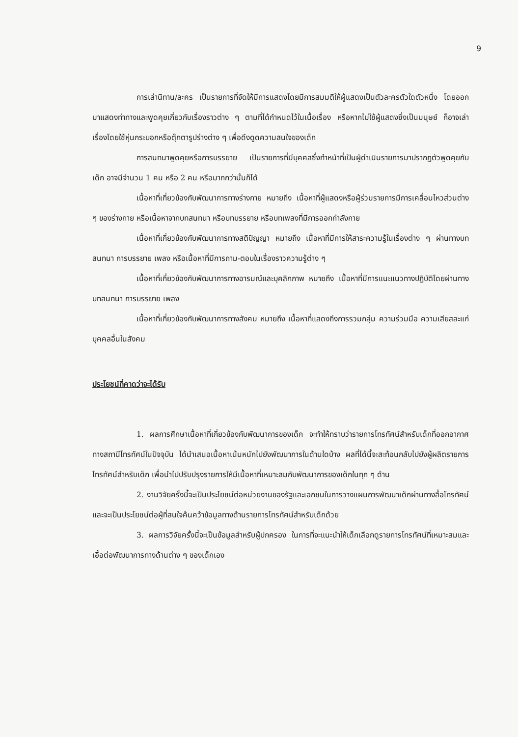9
การเล่านิทาน/ละคร เป็นรายการที่จัดให้มีการแสดงโดยมีการสมมติให้ผู้แสดงเป็นตัวละครตัวใดตัวหนึ่ง โดยออกมาแสดงท่าทางและพูดคุยเกี่ยวกับเรื่องราวต่าง ๆ ตามที่ได้กำหนดไว้ในเนื้อเรื่อง หรือหากไม่ใช้ผู้แสดงซึ่งเป็นมนุษย์ ก็อาจเล่าเรื่องโดยใช้หุ่นกระบอกหรือตุ๊กตารูปร่างต่าง ๆ เพื่อดึงดูดความสนใจของเด็ก
การสนทนาพูดคุยหรือการบรรยาย เป็นรายการที่มีบุคคลซึ่งทำหน้าที่เป็นผู้ดำเนินรายการมาปรากฏตัวพูดคุยกับเด็ก อาจมีจำนวน 1 คน หรือ 2 คน หรือมากกว่านั้นก็ได้
เนื้อหาที่เกี่ยวข้องกับพัฒนาการทางร่างกาย หมายถึง เนื้อหาที่ผู้แสดงหรือผู้ร่วมรายการมีการเคลื่อนไหวส่วนต่าง ๆ ของร่างกาย หรือเนื้อหาจากบทสนทนา หรือบทบรรยาย หรือบทเพลงที่มีการออกกำลังกาย
เนื้อหาที่เกี่ยวข้องกับพัฒนาการทางสติปัญญา หมายถึง เนื้อหาที่มีการให้สาระความรู้ในเรื่องต่าง ๆ ผ่านทางบทสนทนา การบรรยาย เพลง หรือเนื้อหาที่มีการถาม-ตอบในเรื่องราวความรู้ต่าง ๆ
เนื้อหาที่เกี่ยวข้องกับพัฒนาการทางอารมณ์และบุคลิกภาพ หมายถึง เนื้อหาที่มีการแนะแนวทางปฏิบัติโดยผ่านทางบทสนทนา การบรรยาย เพลง
เนื้อหาที่เกี่ยวข้องกับพัฒนาการทางสังคม หมายถึง เนื้อหาที่แสดงถึงการรวมกลุ่ม ความร่วมมือ ความเสียสละแก่บุคคลอื่นในสังคม
ประโยชน์ที่คาดว่าจะได้รับ
1. ผลการศึกษาเนื้อหาที่เกี่ยวข้องกับพัฒนาการของเด็ก จะทำให้ทราบว่ารายการโทรทัศน์สำหรับเด็กที่ออกอากาศทางสถานีโทรทัศน์ในปัจจุบัน ได้นำเสนอเนื้อหาเน้นหนักไปยังพัฒนาการในด้านใดบ้าง ผลที่ได้นี้จะสะท้อนกลับไปยังผู้ผลิตรายการโทรทัศน์สำหรับเด็ก เพื่อนำไปปรับปรุงรายการให้มีเนื้อหาที่เหมาะสมกับพัฒนาการของเด็กในทุก ๆ ด้าน
2. งานวิจัยครั้งนี้จะเป็นประโยชน์ต่อหน่วยงานของรัฐและเอกชนในการวางแผนการพัฒนาเด็กผ่านทางสื่อโทรทัศน์ และจะเป็นประโยชน์ต่อผู้ที่สนใจค้นคว้าข้อมูลทางด้านรายการโทรทัศน์สำหรับเด็กด้วย
3. ผลการวิจัยครั้งนี้จะเป็นข้อมูลสำหรับผู้ปกครอง ในการที่จะแนะนำให้เด็กเลือกดูรายการโทรทัศน์ที่เหมาะสมและเอื้อต่อพัฒนาการทางด้านต่าง ๆ ของเด็กเอง